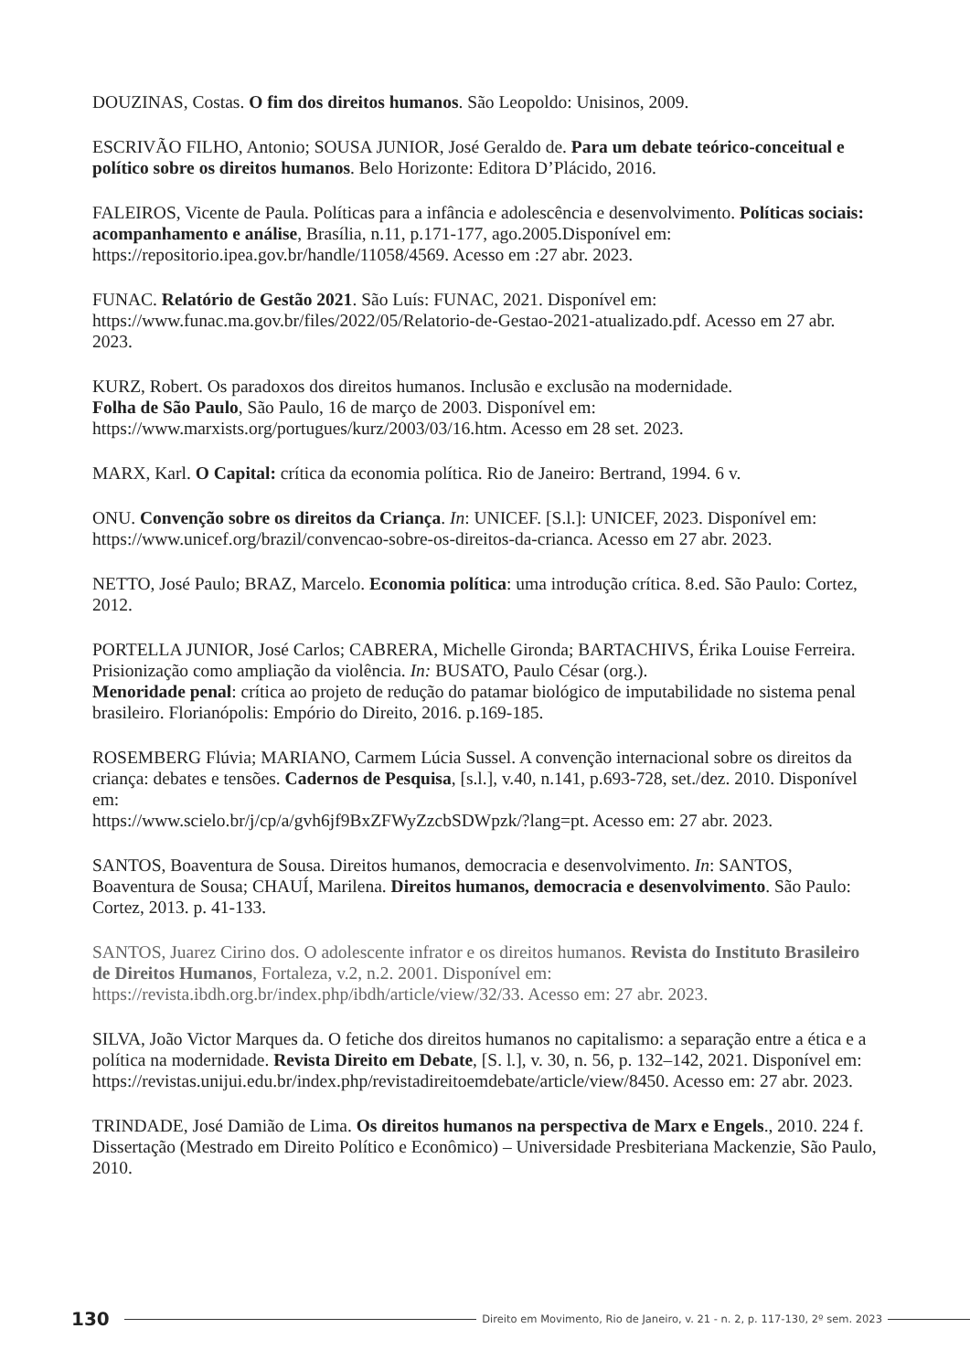DOUZINAS, Costas. O fim dos direitos humanos. São Leopoldo: Unisinos, 2009.
ESCRIVÃO FILHO, Antonio; SOUSA JUNIOR, José Geraldo de. Para um debate teórico-conceitual e político sobre os direitos humanos. Belo Horizonte: Editora D’Plácido, 2016.
FALEIROS, Vicente de Paula. Políticas para a infância e adolescência e desenvolvimento. Políticas sociais: acompanhamento e análise, Brasília, n.11, p.171-177, ago.2005.Disponível em: https://repositorio.ipea.gov.br/handle/11058/4569. Acesso em :27 abr. 2023.
FUNAC. Relatório de Gestão 2021. São Luís: FUNAC, 2021. Disponível em: https://www.funac.ma.gov.br/files/2022/05/Relatorio-de-Gestao-2021-atualizado.pdf. Acesso em 27 abr. 2023.
KURZ, Robert. Os paradoxos dos direitos humanos. Inclusão e exclusão na modernidade.
Folha de São Paulo, São Paulo, 16 de março de 2003. Disponível em:
https://www.marxists.org/portugues/kurz/2003/03/16.htm. Acesso em 28 set. 2023.
MARX, Karl. O Capital: crítica da economia política. Rio de Janeiro: Bertrand, 1994. 6 v.
ONU. Convenção sobre os direitos da Criança. In: UNICEF. [S.l.]: UNICEF, 2023. Disponível em: https://www.unicef.org/brazil/convencao-sobre-os-direitos-da-crianca. Acesso em 27 abr. 2023.
NETTO, José Paulo; BRAZ, Marcelo. Economia política: uma introdução crítica. 8.ed. São Paulo: Cortez, 2012.
PORTELLA JUNIOR, José Carlos; CABRERA, Michelle Gironda; BARTACHIVS, Érika Louise Ferreira. Prisionização como ampliação da violência. In: BUSATO, Paulo César (org.).
Menoridade penal: crítica ao projeto de redução do patamar biológico de imputabilidade no sistema penal brasileiro. Florianópolis: Empório do Direito, 2016. p.169-185.
ROSEMBERG Flúvia; MARIANO, Carmem Lúcia Sussel. A convenção internacional sobre os direitos da criança: debates e tensões. Cadernos de Pesquisa, [s.l.], v.40, n.141, p.693-728, set./dez. 2010. Disponível em:
https://www.scielo.br/j/cp/a/gvh6jf9BxZFWyZzcbSDWpzk/?lang=pt. Acesso em: 27 abr. 2023.
SANTOS, Boaventura de Sousa. Direitos humanos, democracia e desenvolvimento. In: SANTOS, Boaventura de Sousa; CHAUÍ, Marilena. Direitos humanos, democracia e desenvolvimento. São Paulo: Cortez, 2013. p. 41-133.
SANTOS, Juarez Cirino dos. O adolescente infrator e os direitos humanos. Revista do Instituto Brasileiro de Direitos Humanos, Fortaleza, v.2, n.2. 2001. Disponível em:
https://revista.ibdh.org.br/index.php/ibdh/article/view/32/33. Acesso em: 27 abr. 2023.
SILVA, João Victor Marques da. O fetiche dos direitos humanos no capitalismo: a separação entre a ética e a política na modernidade. Revista Direito em Debate, [S. l.], v. 30, n. 56, p. 132–142, 2021. Disponível em:
https://revistas.unijui.edu.br/index.php/revistadireitoemdebate/article/view/8450. Acesso em: 27 abr. 2023.
TRINDADE, José Damião de Lima. Os direitos humanos na perspectiva de Marx e Engels., 2010. 224 f. Dissertação (Mestrado em Direito Político e Econômico) – Universidade Presbiteriana Mackenzie, São Paulo, 2010.
130 Direito em Movimento, Rio de Janeiro, v. 21 - n. 2, p. 117-130, 2º sem. 2023